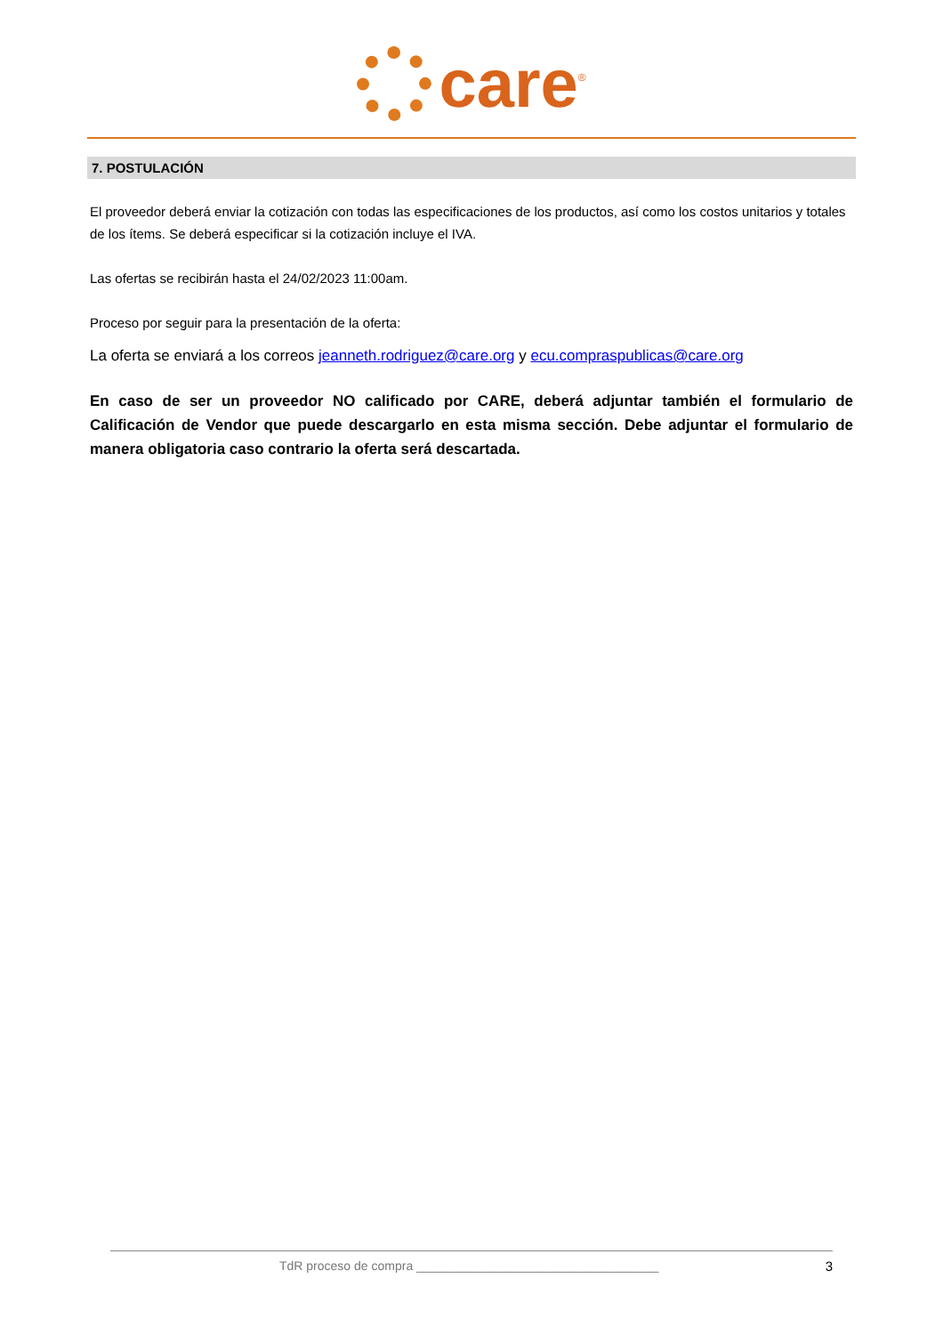care<sup>®</sup>
7. POSTULACIÓN
El proveedor deberá enviar la cotización con todas las especificaciones de los productos, así como los costos unitarios y totales de los ítems. Se deberá especificar si la cotización incluye el IVA.
Las ofertas se recibirán hasta el 24/02/2023 11:00am.
Proceso por seguir para la presentación de la oferta:
La oferta se enviará a los correos jeanneth.rodriguez@care.org y ecu.compraspublicas@care.org
En caso de ser un proveedor NO calificado por CARE, deberá adjuntar también el formulario de Calificación de Vendor que puede descargarlo en esta misma sección. Debe adjuntar el formulario de manera obligatoria caso contrario la oferta será descartada.
TdR proceso de compra ___________________________________ 3